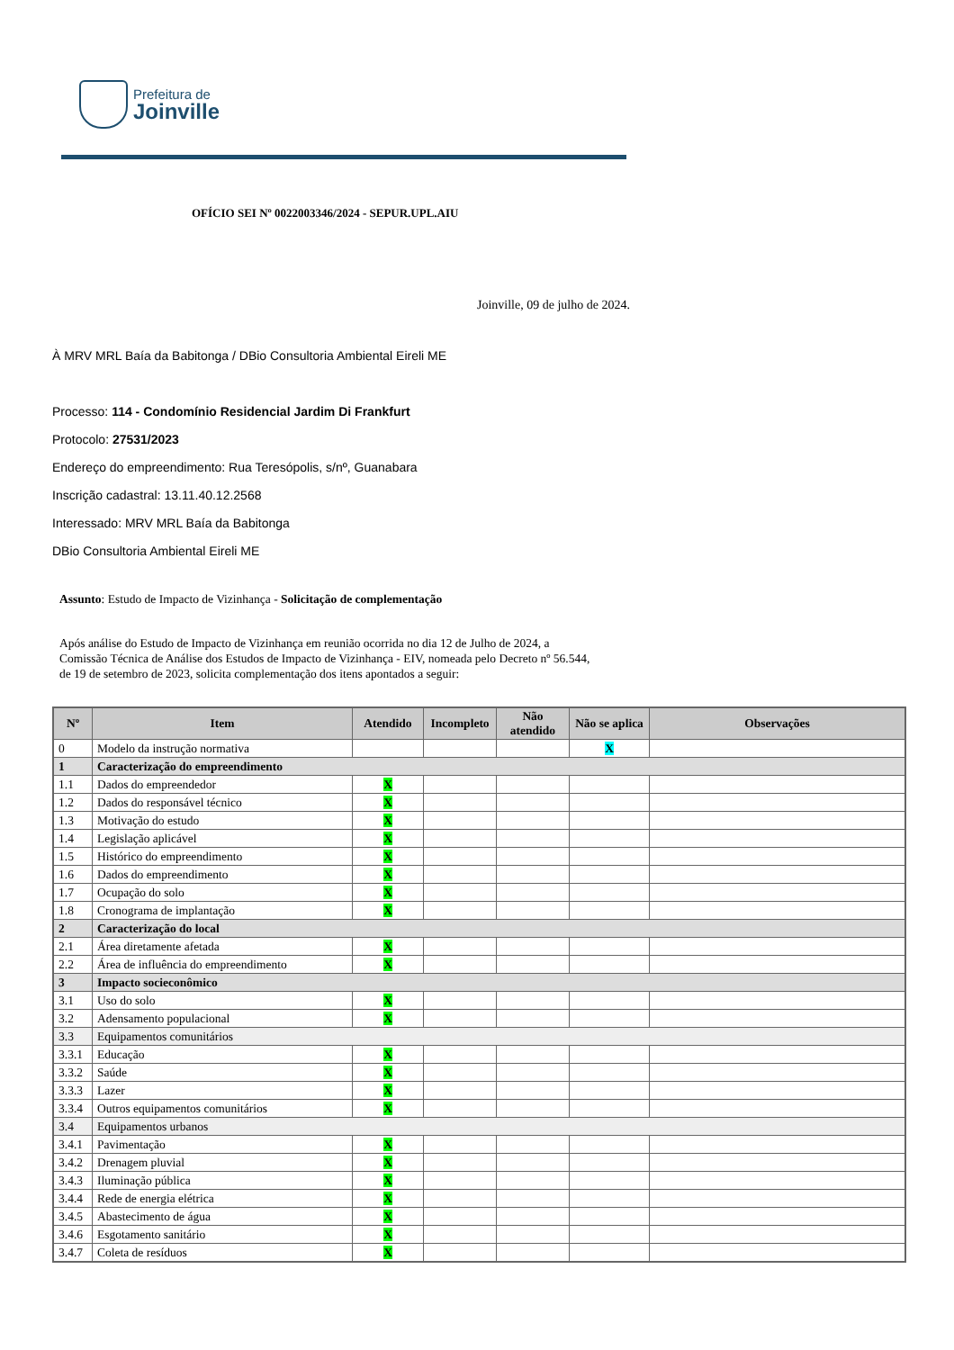Prefeitura de
Joinville
OFÍCIO SEI Nº 0022003346/2024 - SEPUR.UPL.AIU
Joinville, 09 de julho de 2024.
À MRV MRL Baía da Babitonga / DBio Consultoria Ambiental Eireli ME
Processo: 114 - Condomínio Residencial Jardim Di Frankfurt
Protocolo: 27531/2023
Endereço do empreendimento: Rua Teresópolis, s/nº, Guanabara
Inscrição cadastral: 13.11.40.12.2568
Interessado: MRV MRL Baía da Babitonga
DBio Consultoria Ambiental Eireli ME
Assunto: Estudo de Impacto de Vizinhança - Solicitação de complementação
Após análise do Estudo de Impacto de Vizinhança em reunião ocorrida no dia 12 de Julho de 2024, a Comissão Técnica de Análise dos Estudos de Impacto de Vizinhança - EIV, nomeada pelo Decreto nº 56.544, de 19 de setembro de 2023, solicita complementação dos itens apontados a seguir:
| Nº | Item | Atendido | Incompleto | Não atendido | Não se aplica | Observações |
| --- | --- | --- | --- | --- | --- | --- |
| 0 | Modelo da instrução normativa | | | | X | |
| 1 | Caracterização do empreendimento | | | | | |
| 1.1 | Dados do empreendedor | X | | | | |
| 1.2 | Dados do responsável técnico | X | | | | |
| 1.3 | Motivação do estudo | X | | | | |
| 1.4 | Legislação aplicável | X | | | | |
| 1.5 | Histórico do empreendimento | X | | | | |
| 1.6 | Dados do empreendimento | X | | | | |
| 1.7 | Ocupação do solo | X | | | | |
| 1.8 | Cronograma de implantação | X | | | | |
| 2 | Caracterização do local | | | | | |
| 2.1 | Área diretamente afetada | X | | | | |
| 2.2 | Área de influência do empreendimento | X | | | | |
| 3 | Impacto socieconômico | | | | | |
| 3.1 | Uso do solo | X | | | | |
| 3.2 | Adensamento populacional | X | | | | |
| 3.3 | Equipamentos comunitários | | | | | |
| 3.3.1 | Educação | X | | | | |
| 3.3.2 | Saúde | X | | | | |
| 3.3.3 | Lazer | X | | | | |
| 3.3.4 | Outros equipamentos comunitários | X | | | | |
| 3.4 | Equipamentos urbanos | | | | | |
| 3.4.1 | Pavimentação | X | | | | |
| 3.4.2 | Drenagem pluvial | X | | | | |
| 3.4.3 | Iluminação pública | X | | | | |
| 3.4.4 | Rede de energia elétrica | X | | | | |
| 3.4.5 | Abastecimento de água | X | | | | |
| 3.4.6 | Esgotamento sanitário | X | | | | |
| 3.4.7 | Coleta de resíduos | X | | | | |